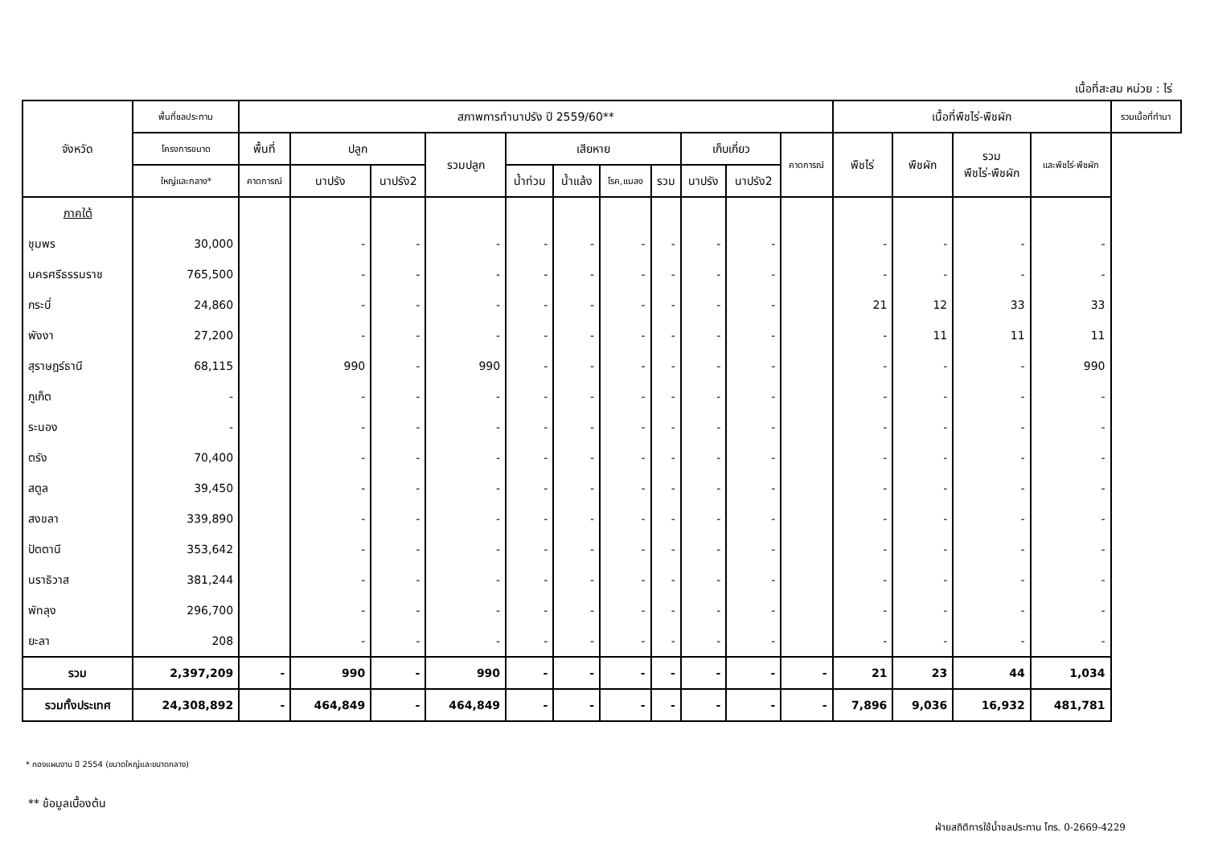เนื้อที่สะสม หน่วย : ไร่
| จังหวัด | พื้นที่ชลประทาน | สภาพการทำนาปรัง ปี 2559/60** | | | | | | | | | | | เนื้อที่พืชไร่-พืชผัก | | | | รวมเนื้อที่ทำนา |
| --- | --- | --- | --- | --- | --- | --- | --- | --- | --- | --- | --- | --- | --- | --- | --- | --- | --- |
| | โครงการขนาด | พื้นที่ | ปลูก | | รวมปลูก | เสียหาย | | | | เก็บเกี่ยว | | คาดการณ์ | พืชไร่ | พืชผัก | รวม พืชไร่-พืชผัก | และพืชไร่-พืชผัก | |
| | ใหญ่และกลาง* | คาดการณ์ | นาปรัง | นาปรัง2 | | น้ำท่วม | น้ำแล้ง | โรค,แมลง | รวม | นาปรัง | นาปรัง2 | | | | | | |
| ภาคใต้ | | | | | | | | | | | | | | | | | |
| ชุมพร | 30,000 | | - | - | - | - | - | - | - | - | - | | - | - | - | - | |
| นครศรีธรรมราช | 765,500 | | - | - | - | - | - | - | - | - | - | | - | - | - | - | |
| กระบี่ | 24,860 | | - | - | - | - | - | - | - | - | - | | 21 | 12 | 33 | 33 | |
| พังงา | 27,200 | | - | - | - | - | - | - | - | - | - | | - | 11 | 11 | 11 | |
| สุราษฎร์ธานี | 68,115 | | 990 | - | 990 | - | - | - | - | - | - | | - | - | - | 990 | |
| ภูเก็ต | - | | - | - | - | - | - | - | - | - | - | | - | - | - | - | |
| ระนอง | - | | - | - | - | - | - | - | - | - | - | | - | - | - | - | |
| ตรัง | 70,400 | | - | - | - | - | - | - | - | - | - | | - | - | - | - | |
| สตูล | 39,450 | | - | - | - | - | - | - | - | - | - | | - | - | - | - | |
| สงขลา | 339,890 | | - | - | - | - | - | - | - | - | - | | - | - | - | - | |
| ปัตตานี | 353,642 | | - | - | - | - | - | - | - | - | - | | - | - | - | - | |
| นราธิวาส | 381,244 | | - | - | - | - | - | - | - | - | - | | - | - | - | - | |
| พัทลุง | 296,700 | | - | - | - | - | - | - | - | - | - | | - | - | - | - | |
| ยะลา | 208 | | - | - | - | - | - | - | - | - | - | | - | - | - | - | |
| รวม | 2,397,209 | - | 990 | - | 990 | - | - | - | - | - | - | - | 21 | 23 | 44 | 1,034 | |
| รวมทั้งประเทศ | 24,308,892 | - | 464,849 | - | 464,849 | - | - | - | - | - | - | - | 7,896 | 9,036 | 16,932 | 481,781 | |
* กองแผนงาน ปี 2554 (ขนาดใหญ่และขนาดกลาง)
** ข้อมูลเบื้องต้น
ฝ่ายสถิติการใช้น้ำชลประทาน โทร. 0-2669-4229